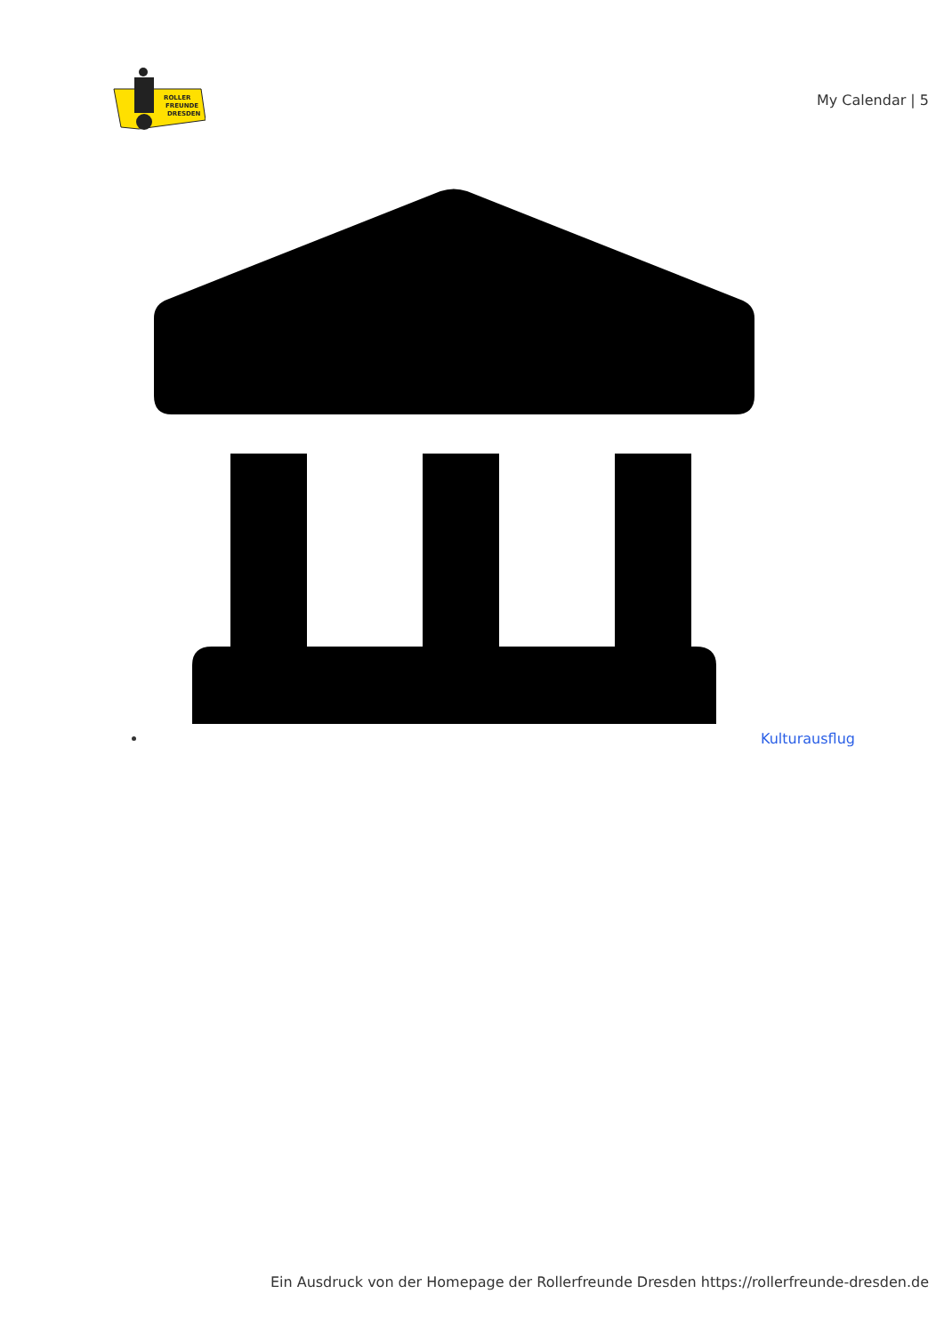ROLLER
FREUNDE
DRESDEN
My Calendar | 5
Kulturausflug
Ein Ausdruck von der Homepage der Rollerfreunde Dresden https://rollerfreunde-dresden.de